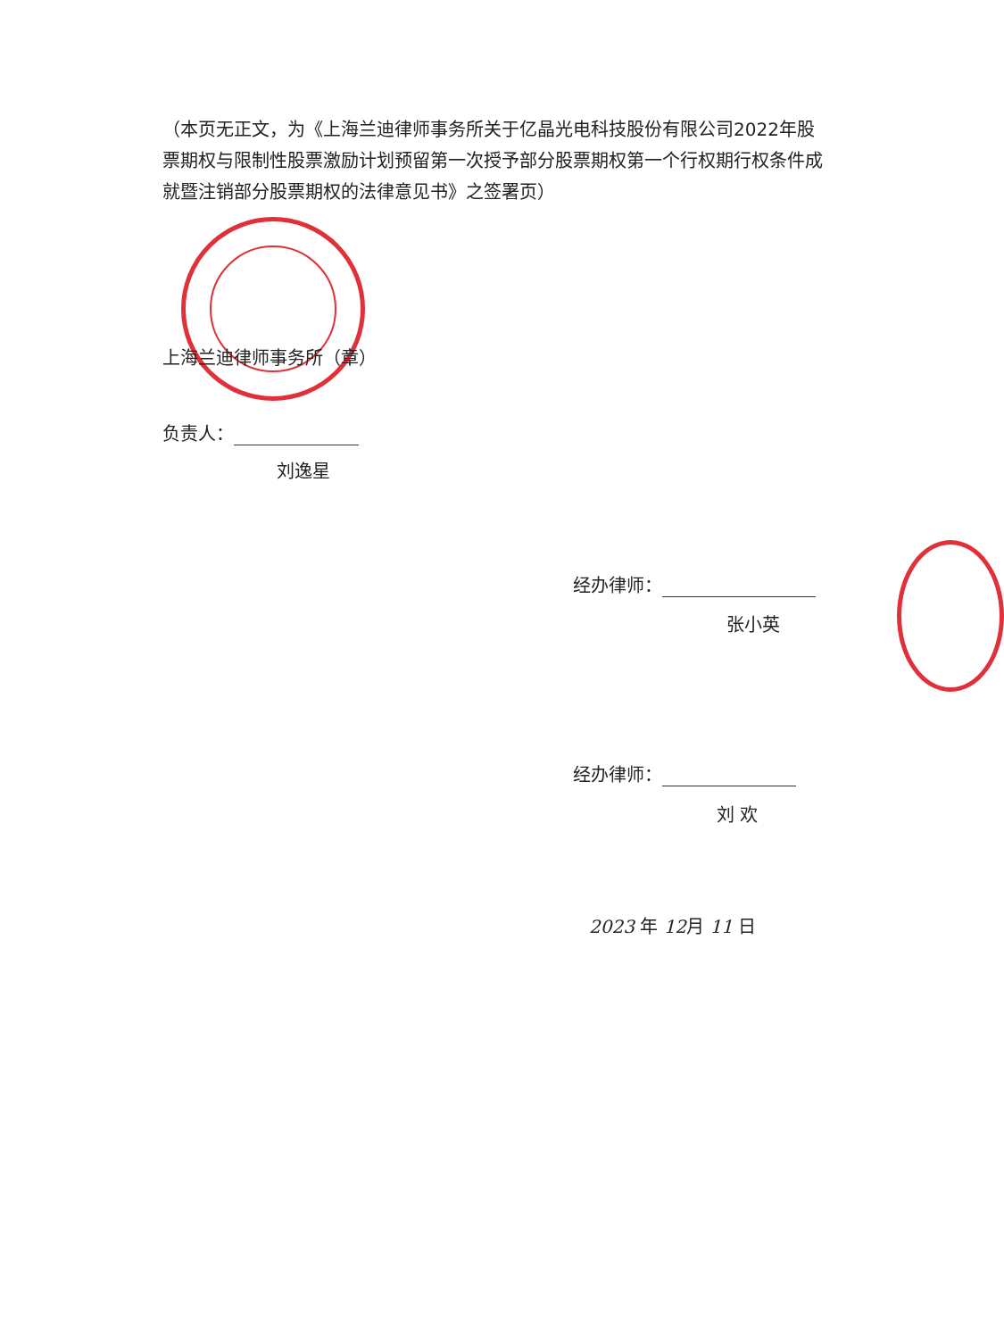（本页无正文，为《上海兰迪律师事务所关于亿晶光电科技股份有限公司2022年股票期权与限制性股票激励计划预留第一次授予部分股票期权第一个行权期行权条件成就暨注销部分股票期权的法律意见书》之签署页）
上海兰迪律师事务所（章）
负责人：
刘逸星
经办律师：
张小英
经办律师：
刘 欢
2023 年 12月 11 日